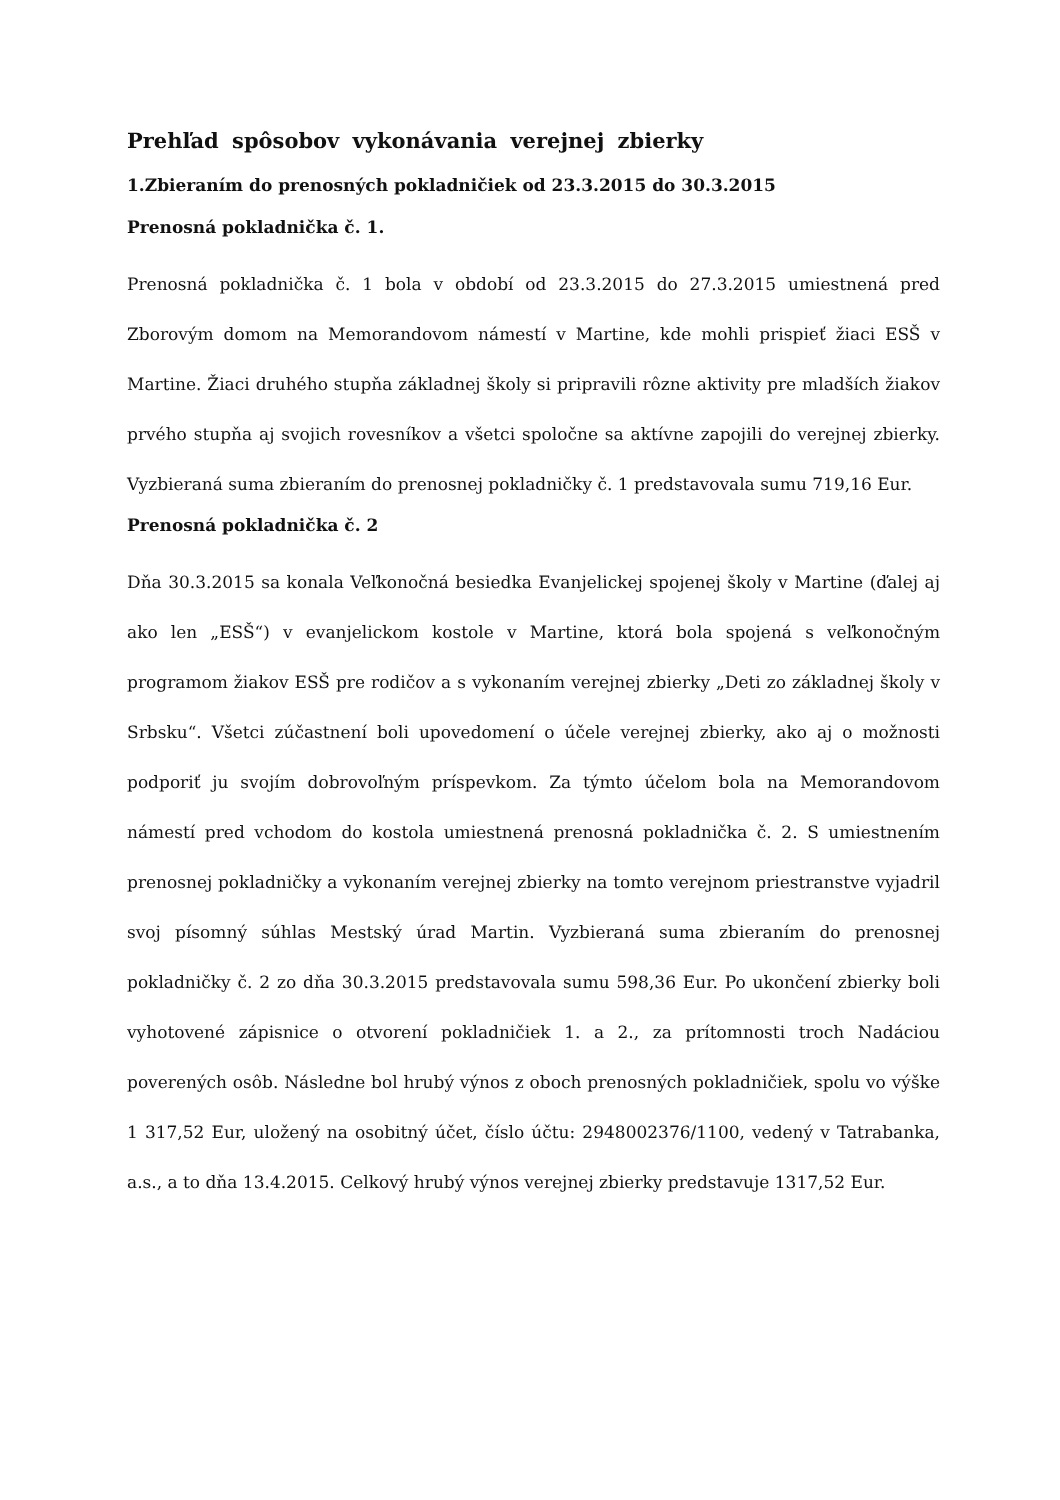Prehľad spôsobov vykonávania verejnej zbierky
1.Zbieraním do prenosných pokladničiek od 23.3.2015 do 30.3.2015
Prenosná pokladnička č. 1.
Prenosná pokladnička č. 1 bola v období od 23.3.2015 do 27.3.2015 umiestnená pred Zborovým domom na Memorandovom námestí v Martine, kde mohli prispieť žiaci ESŠ v Martine. Žiaci druhého stupňa základnej školy si pripravili rôzne aktivity pre mladších žiakov prvého stupňa aj svojich rovesníkov a všetci spoločne sa aktívne zapojili do verejnej zbierky. Vyzbieraná suma zbieraním do prenosnej pokladničky č. 1 predstavovala sumu 719,16 Eur.
Prenosná pokladnička č. 2
Dňa 30.3.2015 sa konala Veľkonočná besiedka Evanjelickej spojenej školy v Martine (ďalej aj ako len „ESŠ“) v evanjelickom kostole v Martine, ktorá bola spojená s veľkonočným programom žiakov ESŠ pre rodičov a s vykonaním verejnej zbierky „Deti zo základnej školy v Srbsku“. Všetci zúčastnení boli upovedomení o účele verejnej zbierky, ako aj o možnosti podporiť ju svojím dobrovoľným príspevkom. Za týmto účelom bola na Memorandovom námestí pred vchodom do kostola umiestnená prenosná pokladnička č. 2. S umiestnením prenosnej pokladničky a vykonaním verejnej zbierky na tomto verejnom priestranstve vyjadril svoj písomný súhlas Mestský úrad Martin. Vyzbieraná suma zbieraním do prenosnej pokladničky č. 2 zo dňa 30.3.2015 predstavovala sumu 598,36 Eur. Po ukončení zbierky boli vyhotovené zápisnice o otvorení pokladničiek 1. a 2., za prítomnosti troch Nadáciou poverených osôb. Následne bol hrubý výnos z oboch prenosných pokladničiek, spolu vo výške 1 317,52 Eur, uložený na osobitný účet, číslo účtu: 2948002376/1100, vedený v Tatrabanka, a.s., a to dňa 13.4.2015. Celkový hrubý výnos verejnej zbierky predstavuje 1317,52 Eur.